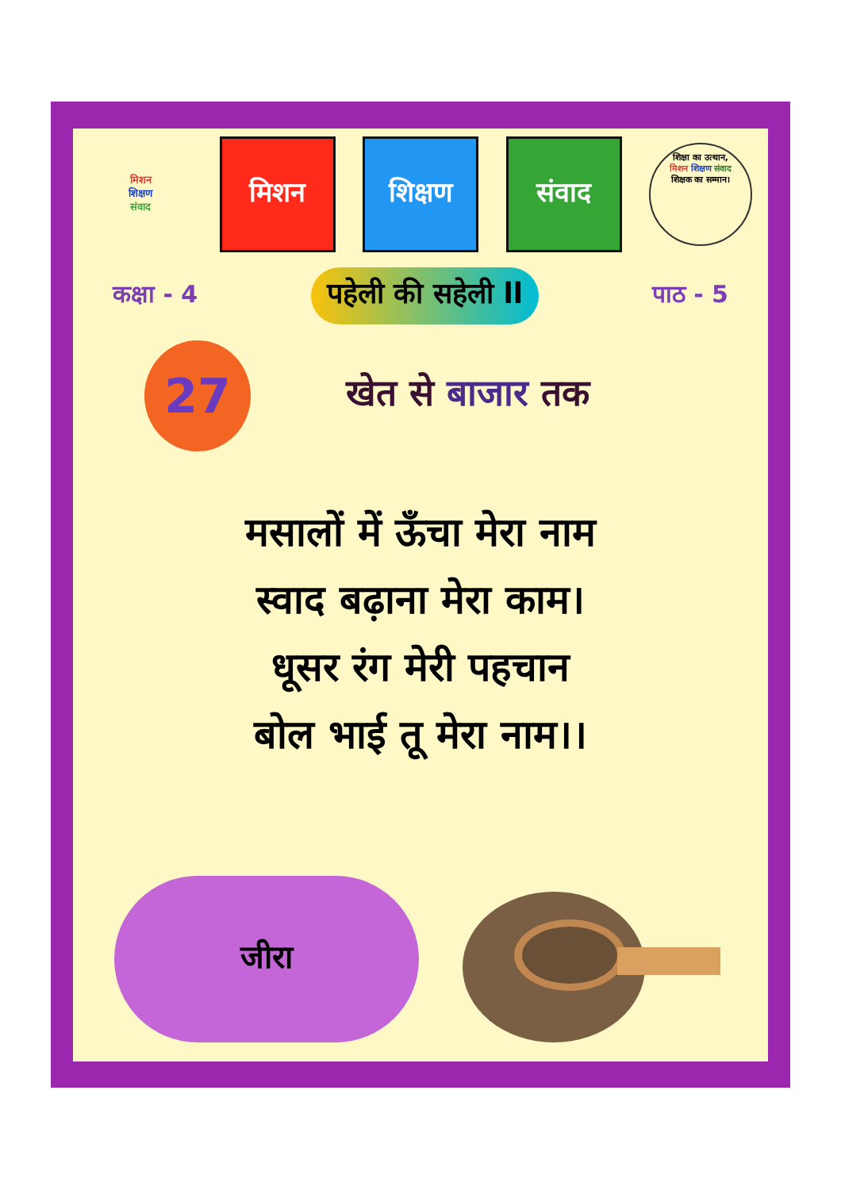मिशन
शिक्षण
संवाद
मिशन शिक्षण संवाद
शिक्षा का उत्थान,
मिशन शिक्षण संवाद
शिक्षक का सम्मान।
कक्षा - 4 पहेली की सहेली ll पाठ - 5
27
खेत से बाजार तक
मसालों में ऊँचा मेरा नाम
स्वाद बढ़ाना मेरा काम।
धूसर रंग मेरी पहचान
बोल भाई तू मेरा नाम।।
जीरा